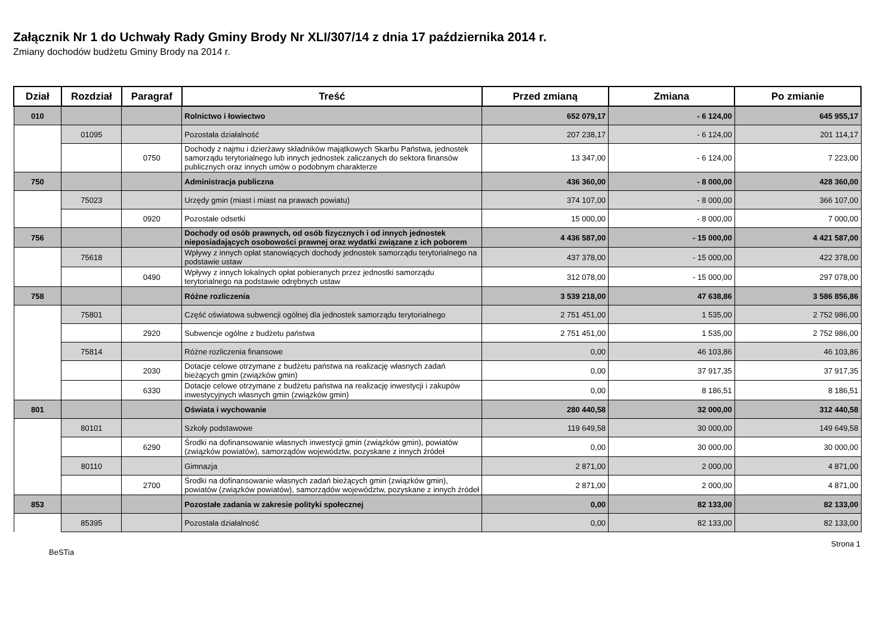Załącznik Nr 1 do Uchwały Rady Gminy Brody Nr XLI/307/14 z dnia 17 października 2014 r.
Zmiany dochodów budżetu Gminy Brody na 2014 r.
| Dział | Rozdział | Paragraf | Treść | Przed zmianą | Zmiana | Po zmianie |
| --- | --- | --- | --- | --- | --- | --- |
| 010 | | | Rolnictwo i łowiectwo | 652 079,17 | - 6 124,00 | 645 955,17 |
| | 01095 | | Pozostała działalność | 207 238,17 | - 6 124,00 | 201 114,17 |
| | | 0750 | Dochody z najmu i dzierżawy składników majątkowych Skarbu Państwa, jednostek samorządu terytorialnego lub innych jednostek zaliczanych do sektora finansów publicznych oraz innych umów o podobnym charakterze | 13 347,00 | - 6 124,00 | 7 223,00 |
| 750 | | | Administracja publiczna | 436 360,00 | - 8 000,00 | 428 360,00 |
| | 75023 | | Urzędy gmin (miast i miast na prawach powiatu) | 374 107,00 | - 8 000,00 | 366 107,00 |
| | | 0920 | Pozostałe odsetki | 15 000,00 | - 8 000,00 | 7 000,00 |
| 756 | | | Dochody od osób prawnych, od osób fizycznych i od innych jednostek nieposiadających osobowości prawnej oraz wydatki związane z ich poborem | 4 436 587,00 | - 15 000,00 | 4 421 587,00 |
| | 75618 | | Wpływy z innych opłat stanowiących dochody jednostek samorządu terytorialnego na podstawie ustaw | 437 378,00 | - 15 000,00 | 422 378,00 |
| | | 0490 | Wpływy z innych lokalnych opłat pobieranych przez jednostki samorządu terytorialnego na podstawie odrębnych ustaw | 312 078,00 | - 15 000,00 | 297 078,00 |
| 758 | | | Różne rozliczenia | 3 539 218,00 | 47 638,86 | 3 586 856,86 |
| | 75801 | | Część oświatowa subwencji ogólnej dla jednostek samorządu terytorialnego | 2 751 451,00 | 1 535,00 | 2 752 986,00 |
| | | 2920 | Subwencje ogólne z budżetu państwa | 2 751 451,00 | 1 535,00 | 2 752 986,00 |
| | 75814 | | Różne rozliczenia finansowe | 0,00 | 46 103,86 | 46 103,86 |
| | | 2030 | Dotacje celowe otrzymane z budżetu państwa na realizację własnych zadań bieżących gmin (związków gmin) | 0,00 | 37 917,35 | 37 917,35 |
| | | 6330 | Dotacje celowe otrzymane z budżetu państwa na realizację inwestycji i zakupów inwestycyjnych własnych gmin (związków gmin) | 0,00 | 8 186,51 | 8 186,51 |
| 801 | | | Oświata i wychowanie | 280 440,58 | 32 000,00 | 312 440,58 |
| | 80101 | | Szkoły podstawowe | 119 649,58 | 30 000,00 | 149 649,58 |
| | | 6290 | Środki na dofinansowanie własnych inwestycji gmin (związków gmin), powiatów (związków powiatów), samorządów województw, pozyskane z innych źródeł | 0,00 | 30 000,00 | 30 000,00 |
| | 80110 | | Gimnazja | 2 871,00 | 2 000,00 | 4 871,00 |
| | | 2700 | Środki na dofinansowanie własnych zadań bieżących gmin (związków gmin), powiatów (związków powiatów), samorządów województw, pozyskane z innych źródeł | 2 871,00 | 2 000,00 | 4 871,00 |
| 853 | | | Pozostałe zadania w zakresie polityki społecznej | 0,00 | 82 133,00 | 82 133,00 |
| | 85395 | | Pozostała działalność | 0,00 | 82 133,00 | 82 133,00 |
BeSTia Strona 1